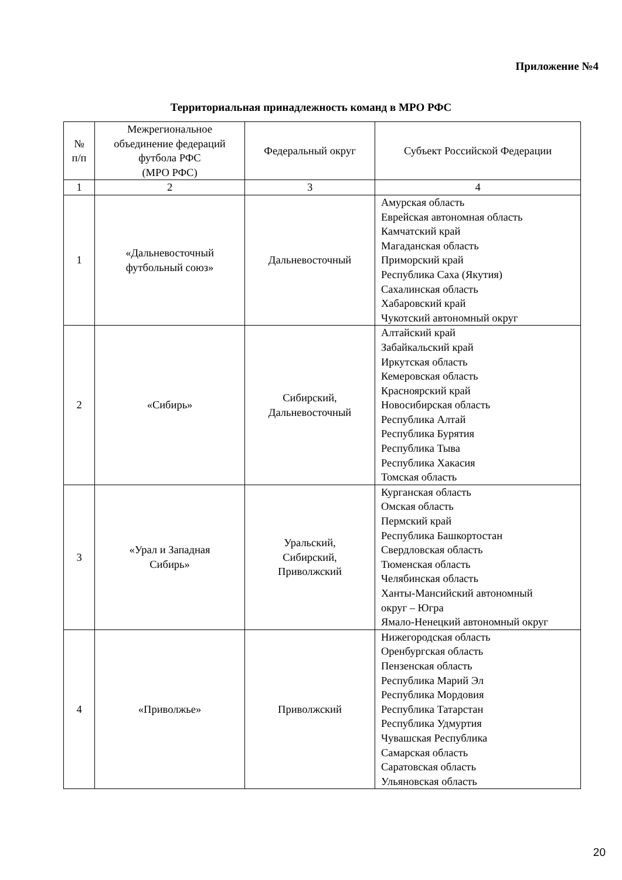Приложение №4
Территориальная принадлежность команд в МРО РФС
| № п/п | Межрегиональное объединение федераций футбола РФС (МРО РФС) | Федеральный округ | Субъект Российской Федерации |
| --- | --- | --- | --- |
| 1 | 2 | 3 | 4 |
| 1 | «Дальневосточный футбольный союз» | Дальневосточный | Амурская область Еврейская автономная область Камчатский край Магаданская область Приморский край Республика Саха (Якутия) Сахалинская область Хабаровский край Чукотский автономный округ |
| 2 | «Сибирь» | Сибирский, Дальневосточный | Алтайский край Забайкальский край Иркутская область Кемеровская область Красноярский край Новосибирская область Республика Алтай Республика Бурятия Республика Тыва Республика Хакасия Томская область |
| 3 | «Урал и Западная Сибирь» | Уральский, Сибирский, Приволжский | Курганская область Омская область Пермский край Республика Башкортостан Свердловская область Тюменская область Челябинская область Ханты-Мансийский автономный округ – Югра Ямало-Ненецкий автономный округ |
| 4 | «Приволжье» | Приволжский | Нижегородская область Оренбургская область Пензенская область Республика Марий Эл Республика Мордовия Республика Татарстан Республика Удмуртия Чувашская Республика Самарская область Саратовская область Ульяновская область |
20